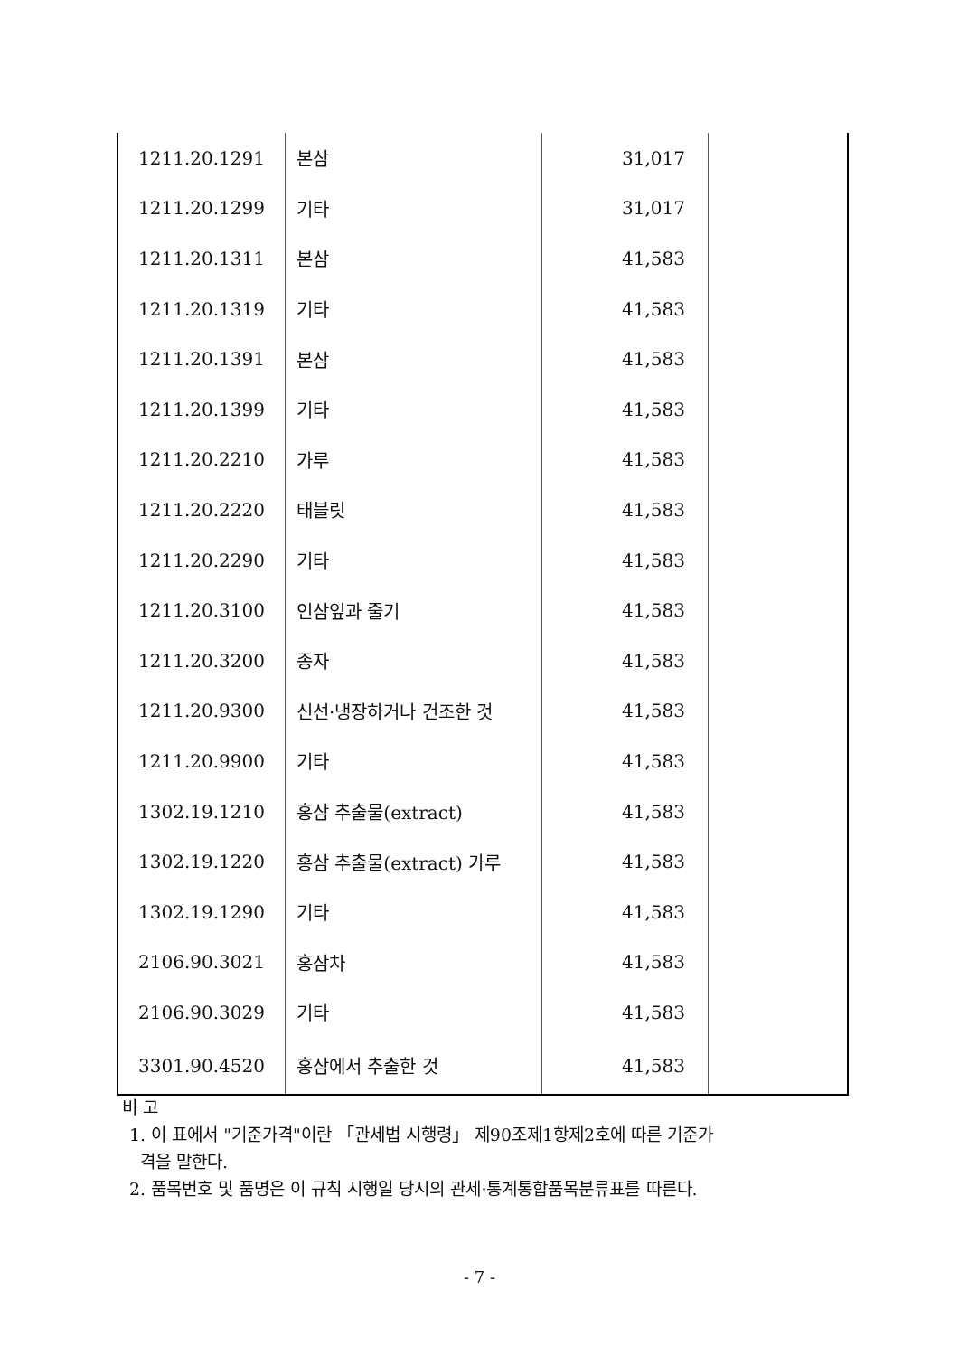| 1211.20.1291 | 본삼 | 31,017 | |
| 1211.20.1299 | 기타 | 31,017 | |
| 1211.20.1311 | 본삼 | 41,583 | |
| 1211.20.1319 | 기타 | 41,583 | |
| 1211.20.1391 | 본삼 | 41,583 | |
| 1211.20.1399 | 기타 | 41,583 | |
| 1211.20.2210 | 가루 | 41,583 | |
| 1211.20.2220 | 태블릿 | 41,583 | |
| 1211.20.2290 | 기타 | 41,583 | |
| 1211.20.3100 | 인삼잎과 줄기 | 41,583 | |
| 1211.20.3200 | 종자 | 41,583 | |
| 1211.20.9300 | 신선·냉장하거나 건조한 것 | 41,583 | |
| 1211.20.9900 | 기타 | 41,583 | |
| 1302.19.1210 | 홍삼 추출물(extract) | 41,583 | |
| 1302.19.1220 | 홍삼 추출물(extract) 가루 | 41,583 | |
| 1302.19.1290 | 기타 | 41,583 | |
| 2106.90.3021 | 홍삼차 | 41,583 | |
| 2106.90.3029 | 기타 | 41,583 | |
| 3301.90.4520 | 홍삼에서 추출한 것 | 41,583 | |
비 고
1. 이 표에서 "기준가격"이란 「관세법 시행령」 제90조제1항제2호에 따른 기준가
격을 말한다.
2. 품목번호 및 품명은 이 규칙 시행일 당시의 관세·통계통합품목분류표를 따른다.
- 7 -